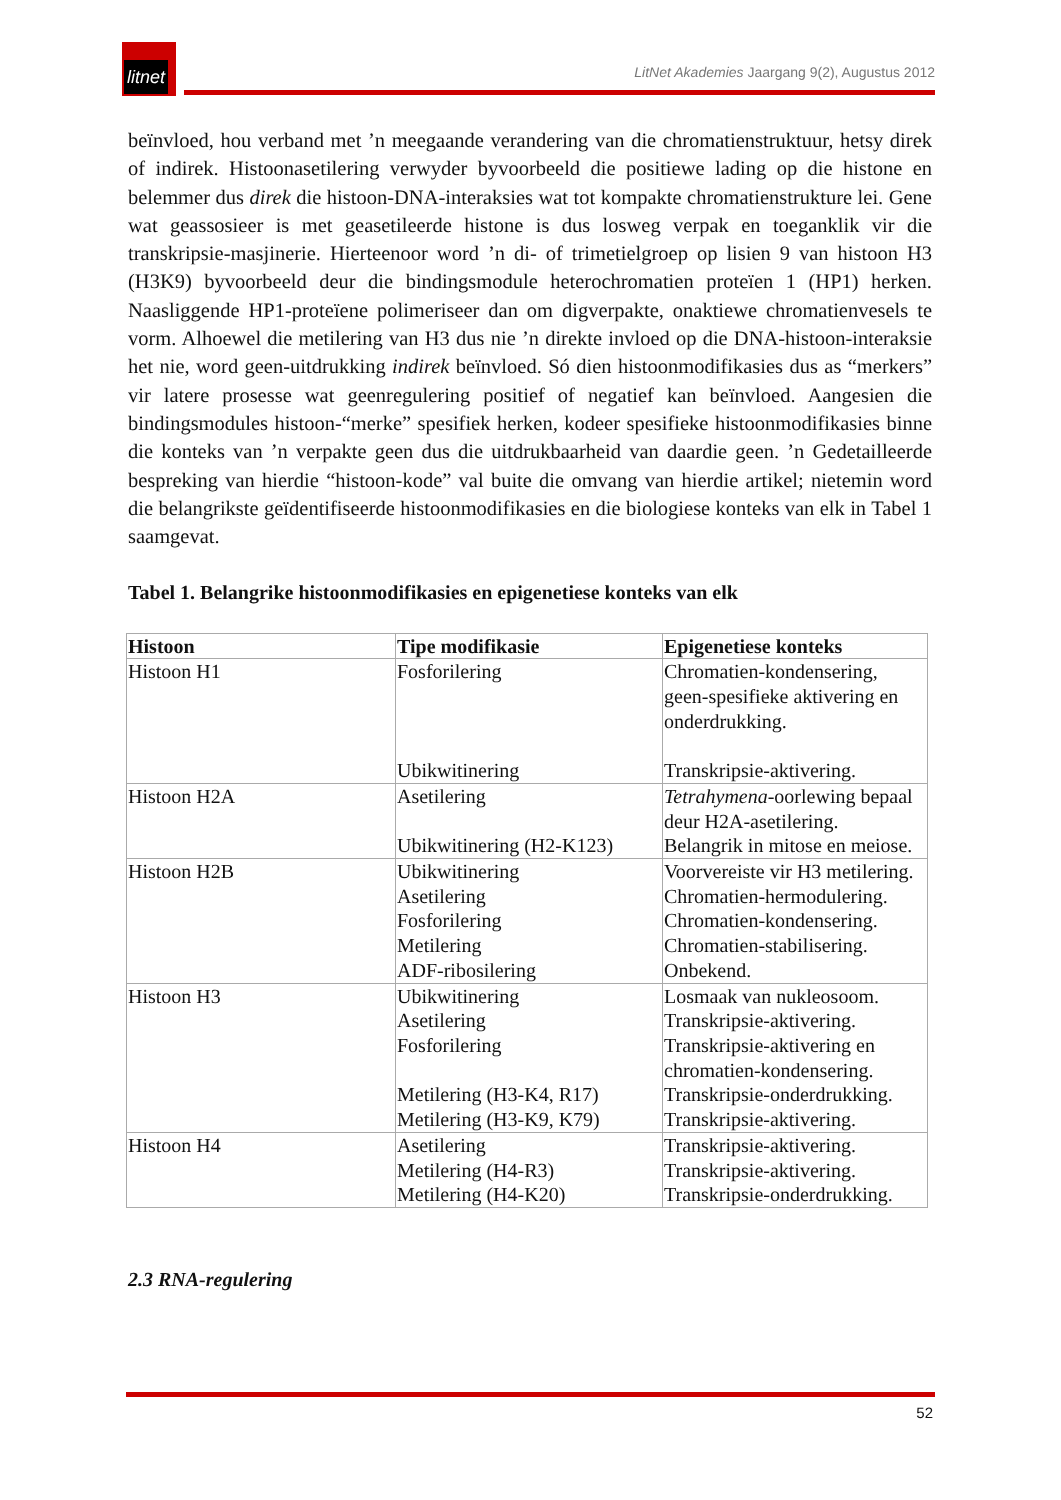litnet
LitNet Akademies Jaargang 9(2), Augustus 2012
beïnvloed, hou verband met ’n meegaande verandering van die chromatienstruktuur, hetsy direk of indirek. Histoonasetilering verwyder byvoorbeeld die positiewe lading op die histone en belemmer dus direk die histoon-DNA-interaksies wat tot kompakte chromatienstrukture lei. Gene wat geassosieer is met geasetileerde histone is dus losweg verpak en toeganklik vir die transkripsie-masjinerie. Hierteenoor word ’n di- of trimetielgroep op lisien 9 van histoon H3 (H3K9) byvoorbeeld deur die bindingsmodule heterochromatien proteïen 1 (HP1) herken. Naasliggende HP1-proteïene polimeriseer dan om digverpakte, onaktiewe chromatienvesels te vorm. Alhoewel die metilering van H3 dus nie ’n direkte invloed op die DNA-histoon-interaksie het nie, word geen-uitdrukking indirek beïnvloed. Só dien histoonmodifikasies dus as “merkers” vir latere prosesse wat geenregulering positief of negatief kan beïnvloed. Aangesien die bindingsmodules histoon-“merke” spesifiek herken, kodeer spesifieke histoonmodifikasies binne die konteks van ’n verpakte geen dus die uitdrukbaarheid van daardie geen. ’n Gedetailleerde bespreking van hierdie “histoon-kode” val buite die omvang van hierdie artikel; nietemin word die belangrikste geïdentifiseerde histoonmodifikasies en die biologiese konteks van elk in Tabel 1 saamgevat.
Tabel 1. Belangrike histoonmodifikasies en epigenetiese konteks van elk
| Histoon | Tipe modifikasie | Epigenetiese konteks |
| --- | --- | --- |
| Histoon H1 | Fosforilering Ubikwitinering | Chromatien-kondensering, geen-spesifieke aktivering en onderdrukking. Transkripsie-aktivering. |
| Histoon H2A | Asetilering Ubikwitinering (H2-K123) | Tetrahymena -oorlewing bepaal deur H2A-asetilering. Belangrik in mitose en meiose. |
| Histoon H2B | Ubikwitinering Asetilering Fosforilering Metilering ADF-ribosilering | Voorvereiste vir H3 metilering. Chromatien-hermodulering. Chromatien-kondensering. Chromatien-stabilisering. Onbekend. |
| Histoon H3 | Ubikwitinering Asetilering Fosforilering Metilering (H3-K4, R17) Metilering (H3-K9, K79) | Losmaak van nukleosoom. Transkripsie-aktivering. Transkripsie-aktivering en chromatien-kondensering. Transkripsie-onderdrukking. Transkripsie-aktivering. |
| Histoon H4 | Asetilering Metilering (H4-R3) Metilering (H4-K20) | Transkripsie-aktivering. Transkripsie-aktivering. Transkripsie-onderdrukking. |
2.3 RNA-regulering
52